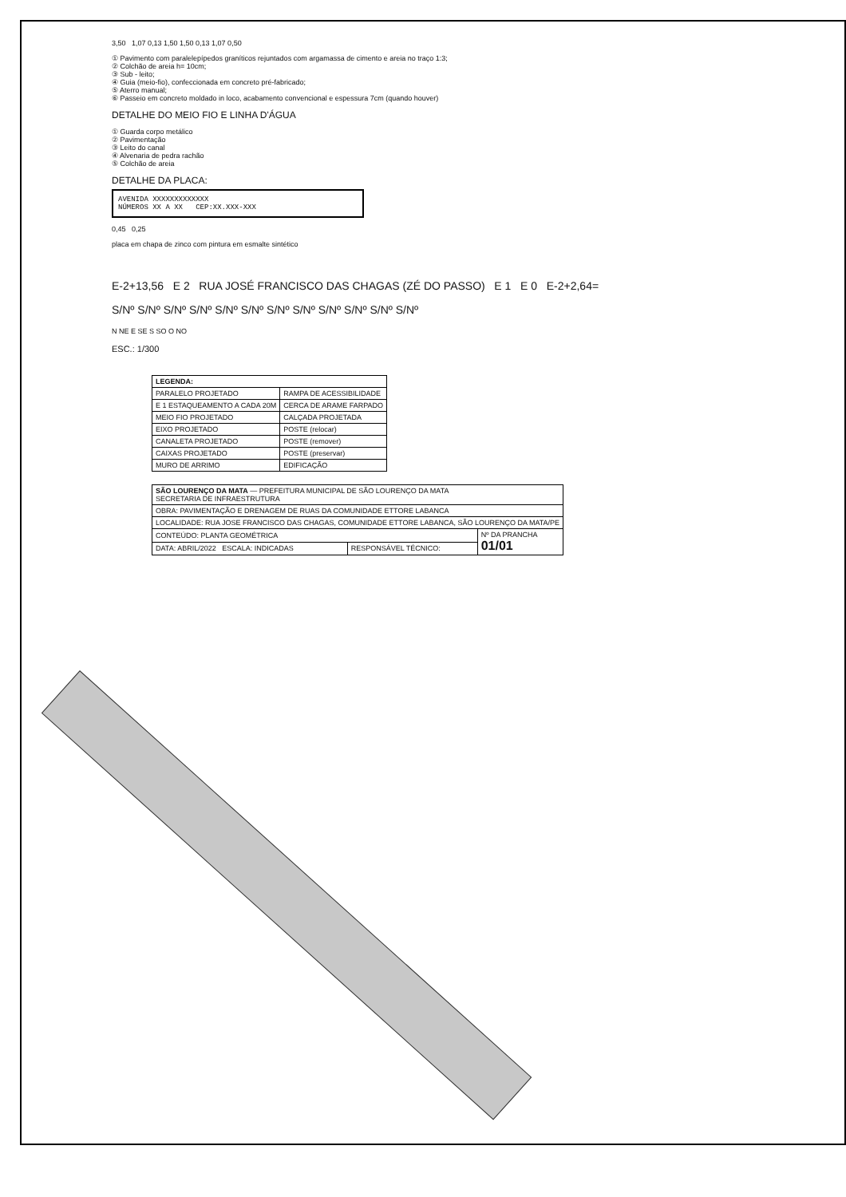3,50 1,07 0,13 1,50 1,50 0,13 1,07 0,50
① Pavimento com paralelepípedos graníticos rejuntados com argamassa de cimento e areia no traço 1:3;
② Colchão de areia h= 10cm;
③ Sub - leito;
④ Guia (meio-fio), confeccionada em concreto pré-fabricado;
⑤ Aterro manual;
⑥ Passeio em concreto moldado in loco, acabamento convencional e espessura 7cm (quando houver)
DETALHE DO MEIO FIO E LINHA D'ÁGUA
① Guarda corpo metálico
② Pavimentação
③ Leito do canal
④ Alvenaria de pedra rachão
⑤ Colchão de areia
DETALHE DA PLACA:
AVENIDA XXXXXXXXXXXXX
NÚMEROS XX A XX CEP:XX.XXX-XXX
0,45 0,25
placa em chapa de zinco com pintura em esmalte sintético
E-2+13,56 E 2 RUA JOSÉ FRANCISCO DAS CHAGAS (ZÉ DO PASSO) E 1 E 0 E-2+2,64=
S/Nº S/Nº S/Nº S/Nº S/Nº S/Nº S/Nº S/Nº S/Nº S/Nº S/Nº S/Nº
N NE E SE S SO O NO
ESC.: 1/300
| LEGENDA: | |
| PARALELO PROJETADO | RAMPA DE ACESSIBILIDADE |
| E 1 ESTAQUEAMENTO A CADA 20M | CERCA DE ARAME FARPADO |
| MEIO FIO PROJETADO | CALÇADA PROJETADA |
| EIXO PROJETADO | POSTE (relocar) |
| CANALETA PROJETADO | POSTE (remover) |
| CAIXAS PROJETADO | POSTE (preservar) |
| MURO DE ARRIMO | EDIFICAÇÃO |
| SÃO LOURENÇO DA MATA — PREFEITURA MUNICIPAL DE SÃO LOURENÇO DA MATA SECRETARIA DE INFRAESTRUTURA | | |
| OBRA: PAVIMENTAÇÃO E DRENAGEM DE RUAS DA COMUNIDADE ETTORE LABANCA | | |
| LOCALIDADE: RUA JOSE FRANCISCO DAS CHAGAS, COMUNIDADE ETTORE LABANCA, SÃO LOURENÇO DA MATA/PE | | |
| CONTEÚDO: PLANTA GEOMÉTRICA | | Nº DA PRANCHA 01/01 |
| DATA: ABRIL/2022 ESCALA: INDICADAS | RESPONSÁVEL TÉCNICO: | |